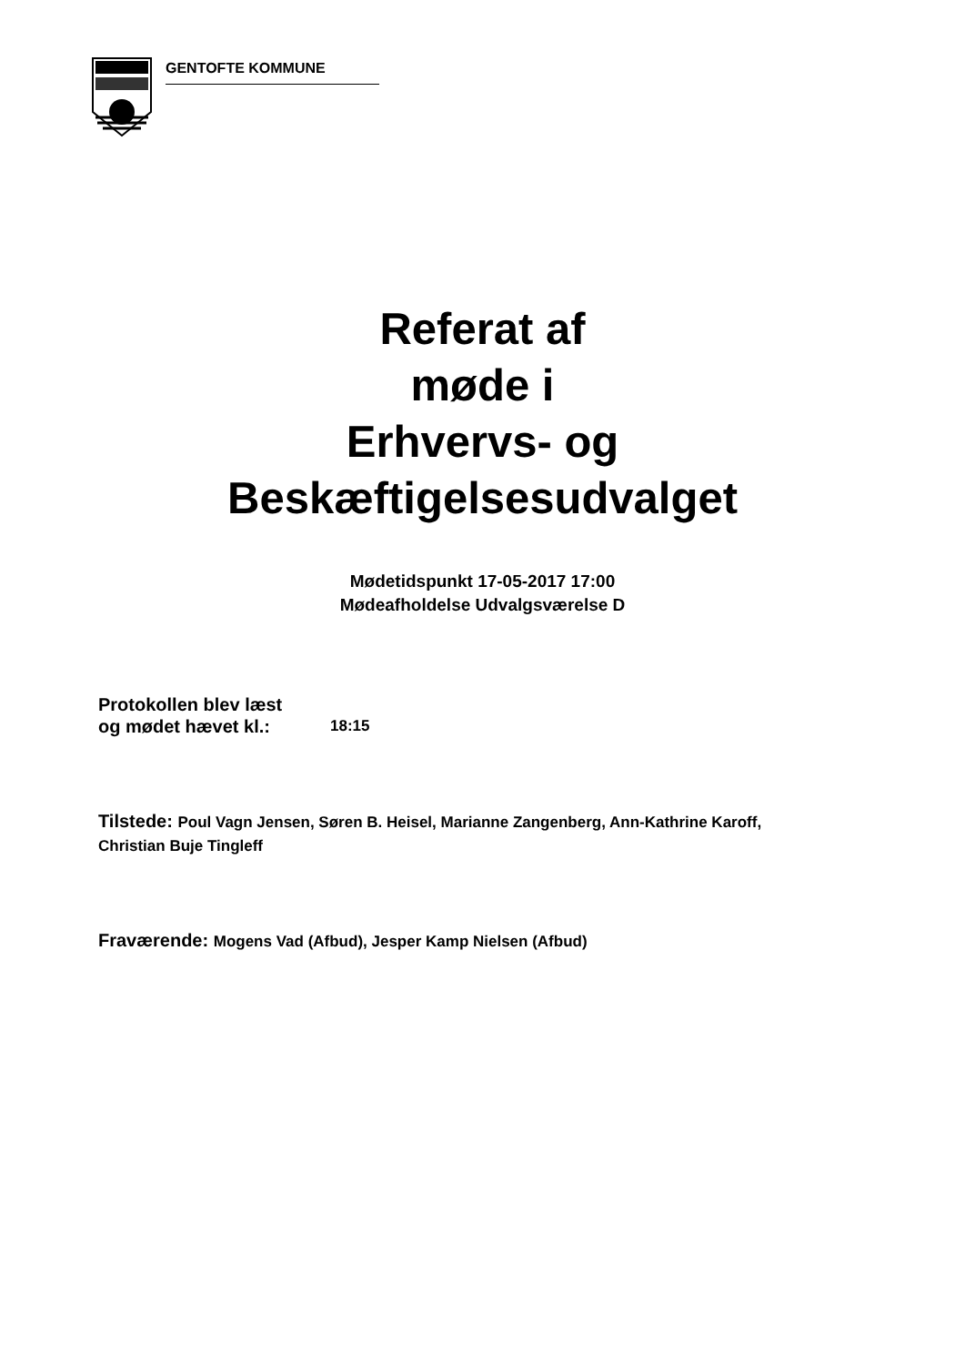GENTOFTE KOMMUNE
Referat af
møde i
Erhvervs- og
Beskæftigelsesudvalget
Mødetidspunkt 17-05-2017 17:00
Mødeafholdelse Udvalgsværelse D
Protokollen blev læst
og mødet hævet kl.:
18:15
Tilstede: Poul Vagn Jensen, Søren B. Heisel, Marianne Zangenberg, Ann-Kathrine Karoff, Christian Buje Tingleff
Fraværende: Mogens Vad (Afbud), Jesper Kamp Nielsen (Afbud)